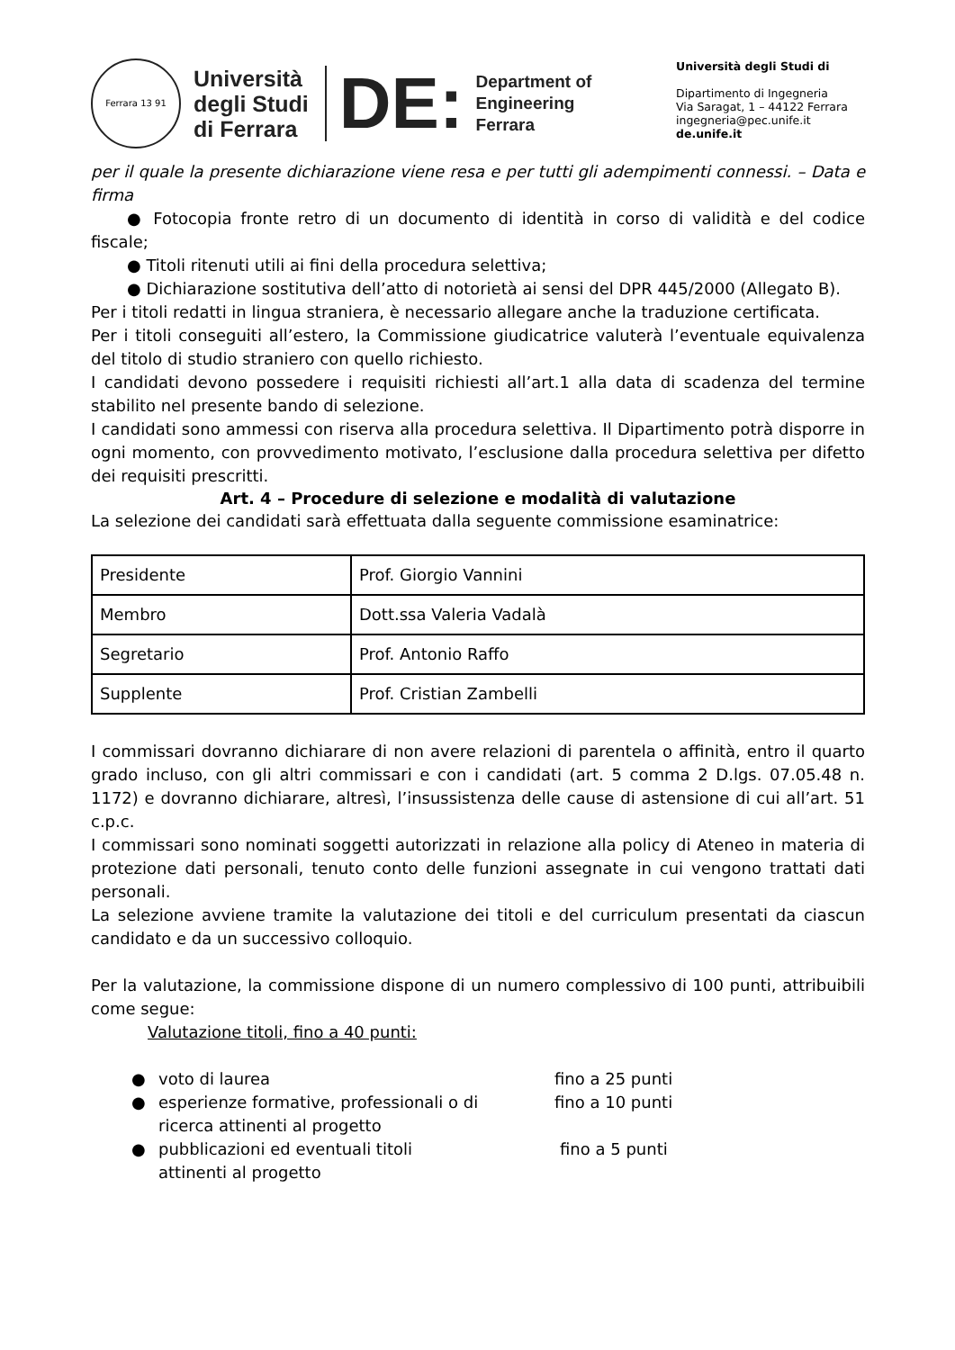Ferrara 13 91
Università
degli Studi
di Ferrara
DE:
Department of
Engineering
Ferrara
Università degli Studi di
Dipartimento di Ingegneria
Via Saragat, 1 – 44122 Ferrara
ingegneria@pec.unife.it
de.unife.it
per il quale la presente dichiarazione viene resa e per tutti gli adempimenti connessi. – Data e firma
● Fotocopia fronte retro di un documento di identità in corso di validità e del codice fiscale;
● Titoli ritenuti utili ai fini della procedura selettiva;
● Dichiarazione sostitutiva dell’atto di notorietà ai sensi del DPR 445/2000 (Allegato B).
Per i titoli redatti in lingua straniera, è necessario allegare anche la traduzione certificata.
Per i titoli conseguiti all’estero, la Commissione giudicatrice valuterà l’eventuale equivalenza del titolo di studio straniero con quello richiesto.
I candidati devono possedere i requisiti richiesti all’art.1 alla data di scadenza del termine stabilito nel presente bando di selezione.
I candidati sono ammessi con riserva alla procedura selettiva. Il Dipartimento potrà disporre in ogni momento, con provvedimento motivato, l’esclusione dalla procedura selettiva per difetto dei requisiti prescritti.
Art. 4 – Procedure di selezione e modalità di valutazione
La selezione dei candidati sarà effettuata dalla seguente commissione esaminatrice:
| Presidente | Prof. Giorgio Vannini |
| Membro | Dott.ssa Valeria Vadalà |
| Segretario | Prof. Antonio Raffo |
| Supplente | Prof. Cristian Zambelli |
I commissari dovranno dichiarare di non avere relazioni di parentela o affinità, entro il quarto grado incluso, con gli altri commissari e con i candidati (art. 5 comma 2 D.lgs. 07.05.48 n. 1172) e dovranno dichiarare, altresì, l’insussistenza delle cause di astensione di cui all’art. 51 c.p.c.
I commissari sono nominati soggetti autorizzati in relazione alla policy di Ateneo in materia di protezione dati personali, tenuto conto delle funzioni assegnate in cui vengono trattati dati personali.
La selezione avviene tramite la valutazione dei titoli e del curriculum presentati da ciascun candidato e da un successivo colloquio.
Per la valutazione, la commissione dispone di un numero complessivo di 100 punti, attribuibili come segue:
Valutazione titoli, fino a 40 punti:
● voto di laurea fino a 25 punti
● esperienze formative, professionali o di ricerca attinenti al progetto fino a 10 punti
● pubblicazioni ed eventuali titoli attinenti al progetto fino a 5 punti